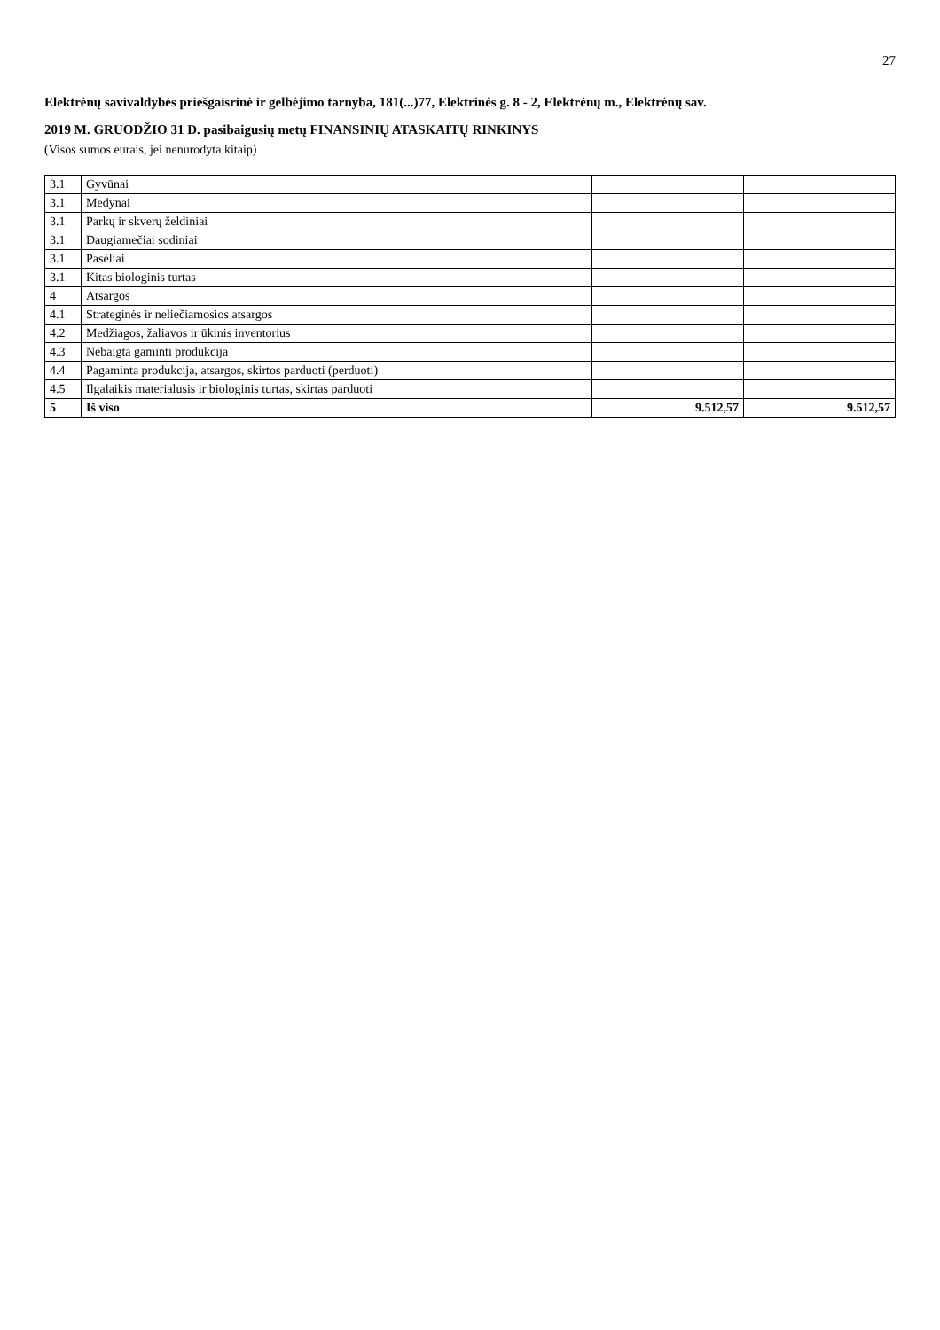27
Elektrėnų savivaldybės priešgaisrinė ir gelbėjimo tarnyba, 181(...)77, Elektrinės g. 8 - 2, Elektrėnų m., Elektrėnų sav.
2019 M. GRUODŽIO 31 D. pasibaigusių metų FINANSINIŲ ATASKAITŲ RINKINYS
(Visos sumos eurais, jei nenurodyta kitaip)
| 3.1 | Gyvūnai | | |
| 3.1 | Medynai | | |
| 3.1 | Parkų ir skverų želdiniai | | |
| 3.1 | Daugiamečiai sodiniai | | |
| 3.1 | Pasėliai | | |
| 3.1 | Kitas biologinis turtas | | |
| 4 | Atsargos | | |
| 4.1 | Strateginės ir neliečiamosios atsargos | | |
| 4.2 | Medžiagos, žaliavos ir ūkinis inventorius | | |
| 4.3 | Nebaigta gaminti produkcija | | |
| 4.4 | Pagaminta produkcija, atsargos, skirtos parduoti (perduoti) | | |
| 4.5 | Ilgalaikis materialusis ir biologinis turtas, skirtas parduoti | | |
| 5 | Iš viso | 9.512,57 | 9.512,57 |